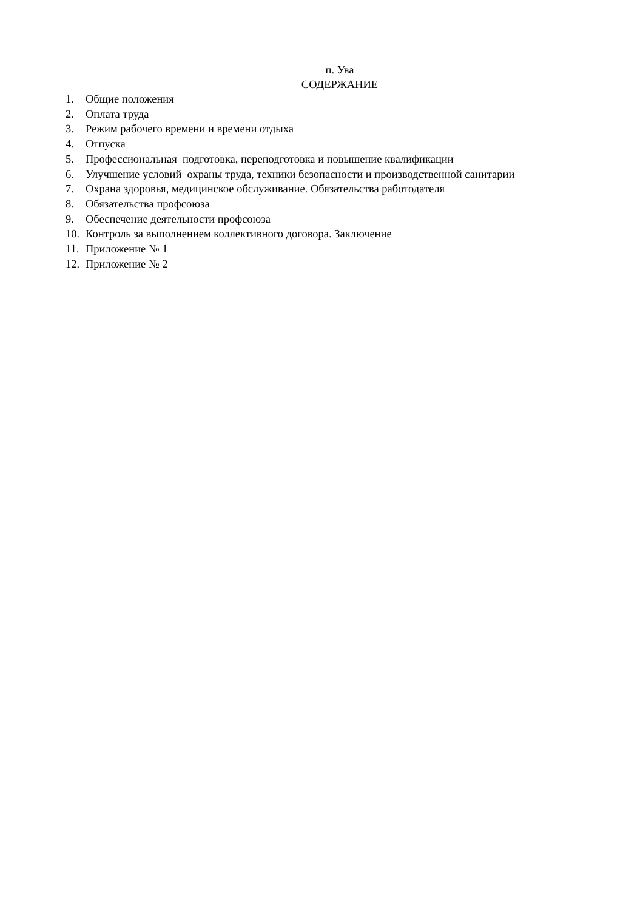п. Ува
СОДЕРЖАНИЕ
1. Общие положения
2. Оплата труда
3. Режим рабочего времени и времени отдыха
4. Отпуска
5. Профессиональная подготовка, переподготовка и повышение квалификации
6. Улучшение условий охраны труда, техники безопасности и производственной санитарии
7. Охрана здоровья, медицинское обслуживание. Обязательства работодателя
8. Обязательства профсоюза
9. Обеспечение деятельности профсоюза
10. Контроль за выполнением коллективного договора. Заключение
11. Приложение № 1
12. Приложение № 2